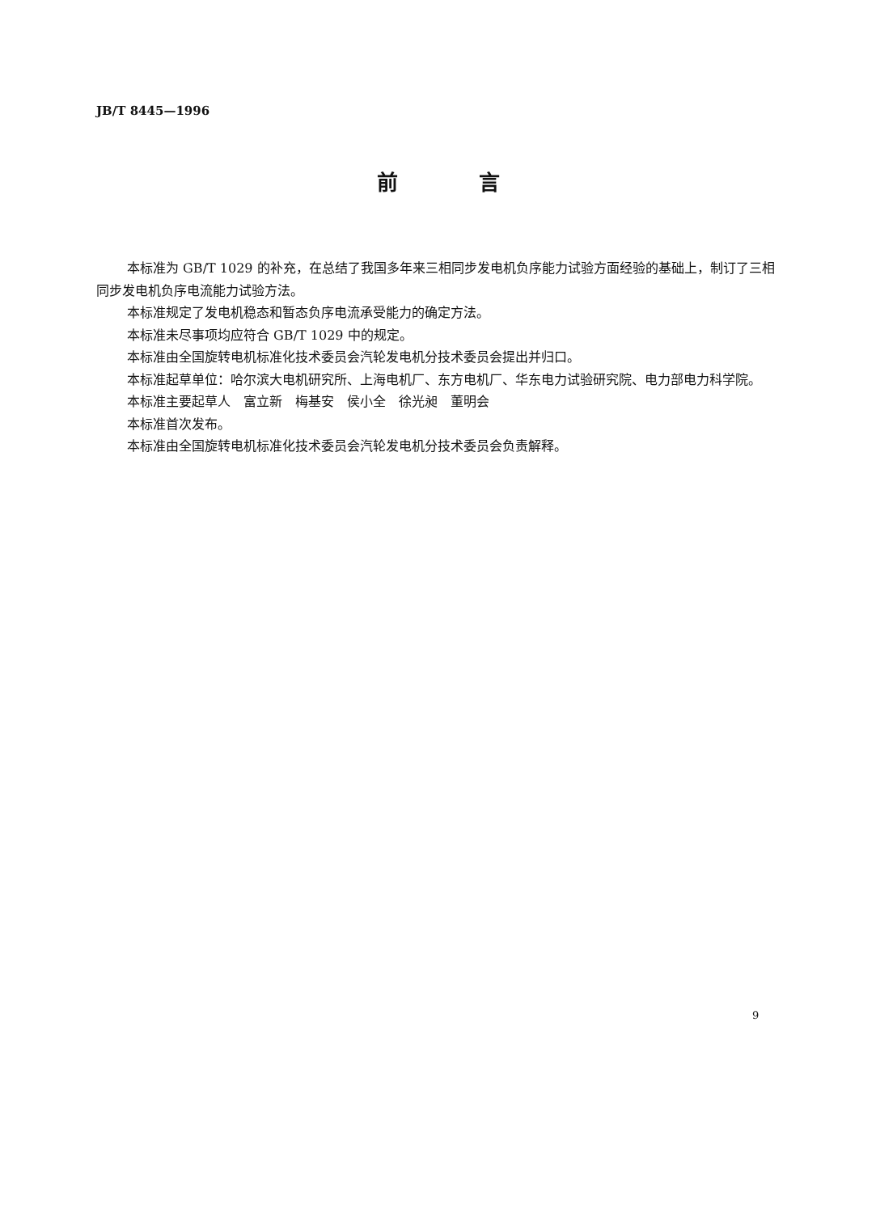JB/T 8445—1996
前言
本标准为 GB/T 1029 的补充，在总结了我国多年来三相同步发电机负序能力试验方面经验的基础上，制订了三相同步发电机负序电流能力试验方法。
本标准规定了发电机稳态和暂态负序电流承受能力的确定方法。
本标准未尽事项均应符合 GB/T 1029 中的规定。
本标准由全国旋转电机标准化技术委员会汽轮发电机分技术委员会提出并归口。
本标准起草单位：哈尔滨大电机研究所、上海电机厂、东方电机厂、华东电力试验研究院、电力部电力科学院。
本标准主要起草人　富立新　梅基安　侯小全　徐光昶　董明会
本标准首次发布。
本标准由全国旋转电机标准化技术委员会汽轮发电机分技术委员会负责解释。
9